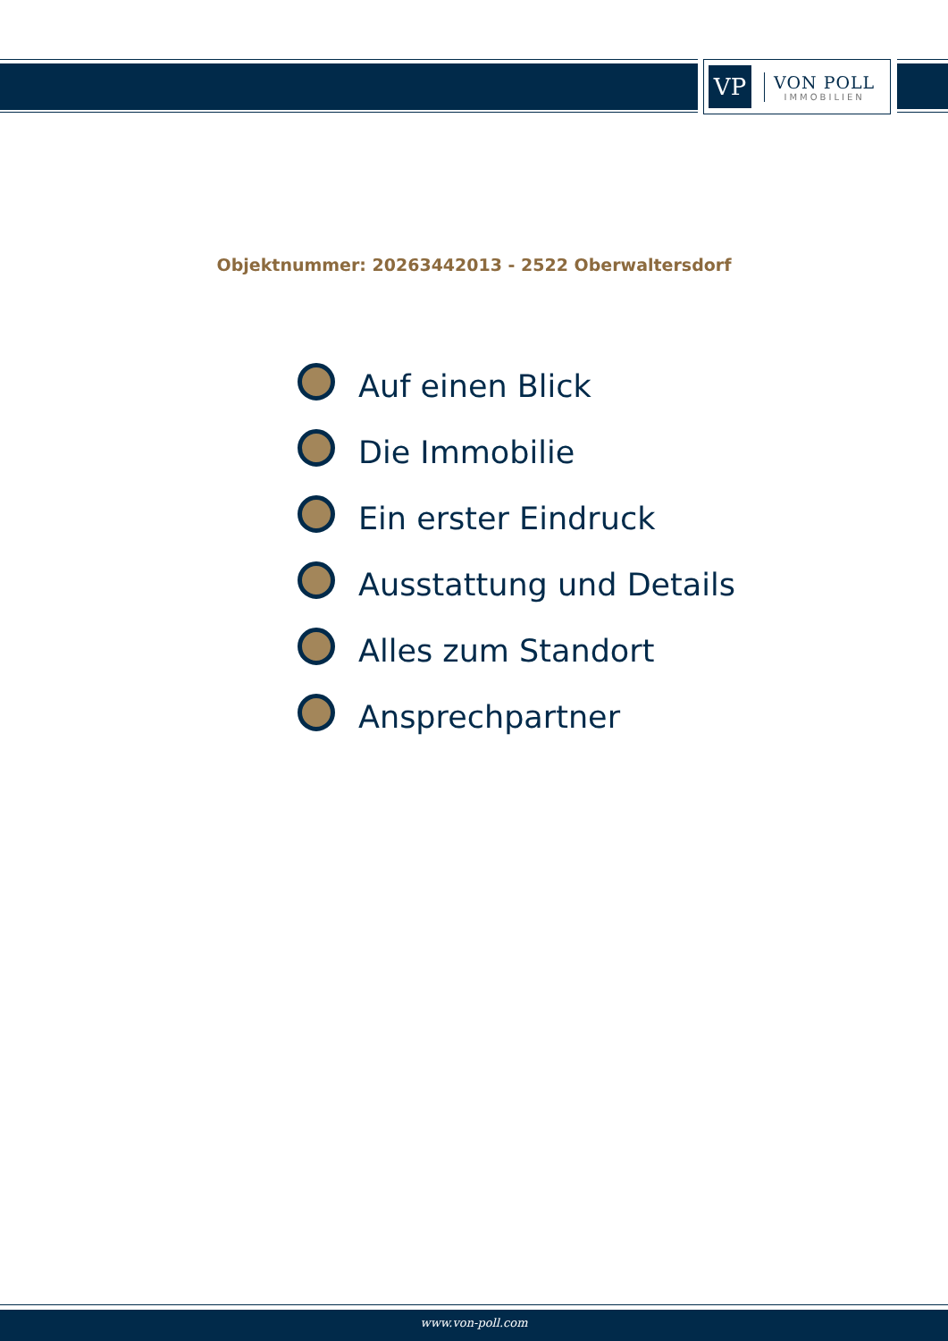VP
VON POLL
IMMOBILIEN
Objektnummer: 20263442013 - 2522 Oberwaltersdorf
Auf einen Blick
Die Immobilie
Ein erster Eindruck
Ausstattung und Details
Alles zum Standort
Ansprechpartner
www.von-poll.com